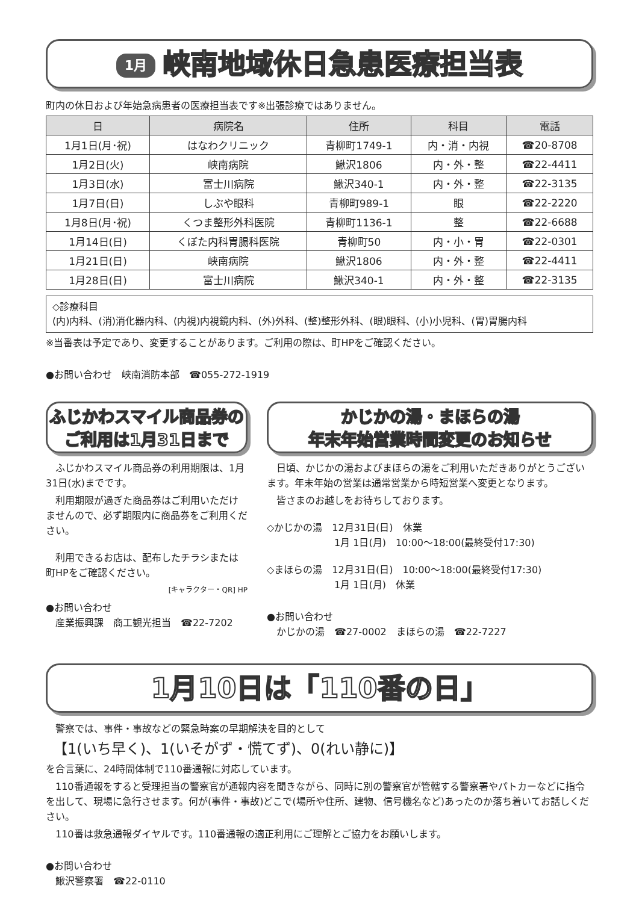1月 峡南地域休日急患医療担当表
町内の休日および年始急病患者の医療担当表です※出張診療ではありません。
| 日 | 病院名 | 住所 | 科目 | 電話 |
| --- | --- | --- | --- | --- |
| 1月1日(月･祝) | はなわクリニック | 青柳町1749-1 | 内・消・内視 | ☎20-8708 |
| 1月2日(火) | 峡南病院 | 鰍沢1806 | 内・外・整 | ☎22-4411 |
| 1月3日(水) | 富士川病院 | 鰍沢340-1 | 内・外・整 | ☎22-3135 |
| 1月7日(日) | しぶや眼科 | 青柳町989-1 | 眼 | ☎22-2220 |
| 1月8日(月･祝) | くつま整形外科医院 | 青柳町1136-1 | 整 | ☎22-6688 |
| 1月14日(日) | くぼた内科胃腸科医院 | 青柳町50 | 内・小・胃 | ☎22-0301 |
| 1月21日(日) | 峡南病院 | 鰍沢1806 | 内・外・整 | ☎22-4411 |
| 1月28日(日) | 富士川病院 | 鰍沢340-1 | 内・外・整 | ☎22-3135 |
◇診療科目
(内)内科、(消)消化器内科、(内視)内視鏡内科、(外)外科、(整)整形外科、(眼)眼科、(小)小児科、(胃)胃腸内科
※当番表は予定であり、変更することがあります。ご利用の際は、町HPをご確認ください。
●お問い合わせ　峡南消防本部　☎055-272-1919
ふじかわスマイル商品券の
ご利用は1月31日まで
ふじかわスマイル商品券の利用期限は、1月31日(水)までです。
利用期限が過ぎた商品券はご利用いただけませんので、必ず期限内に商品券をご利用ください。
利用できるお店は、配布したチラシまたは町HPをご確認ください。
[キャラクター・QR] HP
●お問い合わせ
　産業振興課　商工観光担当　☎22-7202
かじかの湯・まほらの湯
年末年始営業時間変更のお知らせ
日頃、かじかの湯およびまほらの湯をご利用いただきありがとうございます。年末年始の営業は通常営業から時短営業へ変更となります。
皆さまのお越しをお待ちしております。
◇かじかの湯　12月31日(日)　休業
　　　　　　　1月 1日(月)　10:00～18:00(最終受付17:30)
◇まほらの湯　12月31日(日)　10:00～18:00(最終受付17:30)
　　　　　　　1月 1日(月)　休業
●お問い合わせ
　かじかの湯　☎27-0002　まほらの湯　☎22-7227
1月10日は「110番の日」
警察では、事件・事故などの緊急時案の早期解決を目的として
　【1(いち早く)、1(いそがず・慌てず)、0(れい静に)】
を合言葉に、24時間体制で110番通報に対応しています。
110番通報をすると受理担当の警察官が通報内容を聞きながら、同時に別の警察官が管轄する警察署やパトカーなどに指令を出して、現場に急行させます。何が(事件・事故)どこで(場所や住所、建物、信号機名など)あったのか落ち着いてお話しください。
110番は救急通報ダイヤルです。110番通報の適正利用にご理解とご協力をお願いします。
●お問い合わせ
　鰍沢警察署　☎22-0110